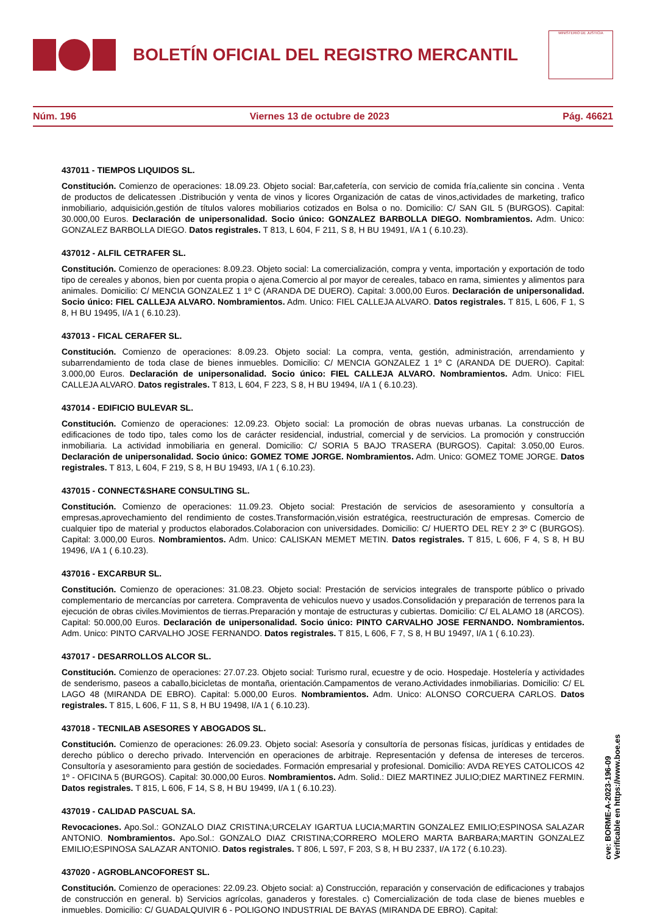BOLETÍN OFICIAL DEL REGISTRO MERCANTIL
MINISTERIO DE JUSTICIA
Núm. 196 Viernes 13 de octubre de 2023 Pág. 46621
437011 - TIEMPOS LIQUIDOS SL.
Constitución. Comienzo de operaciones: 18.09.23. Objeto social: Bar,cafetería, con servicio de comida fría,caliente sin concina . Venta de productos de delicatessen .Distribución y venta de vinos y licores Organización de catas de vinos,actividades de marketing, trafico inmobiliario, adquisición,gestión de títulos valores mobiliarios cotizados en Bolsa o no. Domicilio: C/ SAN GIL 5 (BURGOS). Capital: 30.000,00 Euros. Declaración de unipersonalidad. Socio único: GONZALEZ BARBOLLA DIEGO. Nombramientos. Adm. Unico: GONZALEZ BARBOLLA DIEGO. Datos registrales. T 813, L 604, F 211, S 8, H BU 19491, I/A 1 ( 6.10.23).
437012 - ALFIL CETRAFER SL.
Constitución. Comienzo de operaciones: 8.09.23. Objeto social: La comercialización, compra y venta, importación y exportación de todo tipo de cereales y abonos, bien por cuenta propia o ajena.Comercio al por mayor de cereales, tabaco en rama, simientes y alimentos para animales. Domicilio: C/ MENCIA GONZALEZ 1 1º C (ARANDA DE DUERO). Capital: 3.000,00 Euros. Declaración de unipersonalidad. Socio único: FIEL CALLEJA ALVARO. Nombramientos. Adm. Unico: FIEL CALLEJA ALVARO. Datos registrales. T 815, L 606, F 1, S 8, H BU 19495, I/A 1 ( 6.10.23).
437013 - FICAL CERAFER SL.
Constitución. Comienzo de operaciones: 8.09.23. Objeto social: La compra, venta, gestión, administración, arrendamiento y subarrendamiento de toda clase de bienes inmuebles. Domicilio: C/ MENCIA GONZALEZ 1 1º C (ARANDA DE DUERO). Capital: 3.000,00 Euros. Declaración de unipersonalidad. Socio único: FIEL CALLEJA ALVARO. Nombramientos. Adm. Unico: FIEL CALLEJA ALVARO. Datos registrales. T 813, L 604, F 223, S 8, H BU 19494, I/A 1 ( 6.10.23).
437014 - EDIFICIO BULEVAR SL.
Constitución. Comienzo de operaciones: 12.09.23. Objeto social: La promoción de obras nuevas urbanas. La construcción de edificaciones de todo tipo, tales como los de carácter residencial, industrial, comercial y de servicios. La promoción y construcción inmobiliaria. La actividad inmobiliaria en general. Domicilio: C/ SORIA 5 BAJO TRASERA (BURGOS). Capital: 3.050,00 Euros. Declaración de unipersonalidad. Socio único: GOMEZ TOME JORGE. Nombramientos. Adm. Unico: GOMEZ TOME JORGE. Datos registrales. T 813, L 604, F 219, S 8, H BU 19493, I/A 1 ( 6.10.23).
437015 - CONNECT&SHARE CONSULTING SL.
Constitución. Comienzo de operaciones: 11.09.23. Objeto social: Prestación de servicios de asesoramiento y consultoría a empresas,aprovechamiento del rendimiento de costes.Transformación,visión estratégica, reestructuración de empresas. Comercio de cualquier tipo de material y productos elaborados.Colaboracion con universidades. Domicilio: C/ HUERTO DEL REY 2 3º C (BURGOS). Capital: 3.000,00 Euros. Nombramientos. Adm. Unico: CALISKAN MEMET METIN. Datos registrales. T 815, L 606, F 4, S 8, H BU 19496, I/A 1 ( 6.10.23).
437016 - EXCARBUR SL.
Constitución. Comienzo de operaciones: 31.08.23. Objeto social: Prestación de servicios integrales de transporte público o privado complementario de mercancías por carretera. Compraventa de vehiculos nuevo y usados.Consolidación y preparación de terrenos para la ejecución de obras civiles.Movimientos de tierras.Preparación y montaje de estructuras y cubiertas. Domicilio: C/ EL ALAMO 18 (ARCOS). Capital: 50.000,00 Euros. Declaración de unipersonalidad. Socio único: PINTO CARVALHO JOSE FERNANDO. Nombramientos. Adm. Unico: PINTO CARVALHO JOSE FERNANDO. Datos registrales. T 815, L 606, F 7, S 8, H BU 19497, I/A 1 ( 6.10.23).
437017 - DESARROLLOS ALCOR SL.
Constitución. Comienzo de operaciones: 27.07.23. Objeto social: Turismo rural, ecuestre y de ocio. Hospedaje. Hostelería y actividades de senderismo, paseos a caballo,bicicletas de montaña, orientación.Campamentos de verano.Actividades inmobiliarias. Domicilio: C/ EL LAGO 48 (MIRANDA DE EBRO). Capital: 5.000,00 Euros. Nombramientos. Adm. Unico: ALONSO CORCUERA CARLOS. Datos registrales. T 815, L 606, F 11, S 8, H BU 19498, I/A 1 ( 6.10.23).
437018 - TECNILAB ASESORES Y ABOGADOS SL.
Constitución. Comienzo de operaciones: 26.09.23. Objeto social: Asesoría y consultoría de personas físicas, jurídicas y entidades de derecho público o derecho privado. Intervención en operaciones de arbitraje. Representación y defensa de intereses de terceros. Consultoría y asesoramiento para gestión de sociedades. Formación empresarial y profesional. Domicilio: AVDA REYES CATOLICOS 42 1º - OFICINA 5 (BURGOS). Capital: 30.000,00 Euros. Nombramientos. Adm. Solid.: DIEZ MARTINEZ JULIO;DIEZ MARTINEZ FERMIN. Datos registrales. T 815, L 606, F 14, S 8, H BU 19499, I/A 1 ( 6.10.23).
437019 - CALIDAD PASCUAL SA.
Revocaciones. Apo.Sol.: GONZALO DIAZ CRISTINA;URCELAY IGARTUA LUCIA;MARTIN GONZALEZ EMILIO;ESPINOSA SALAZAR ANTONIO. Nombramientos. Apo.Sol.: GONZALO DIAZ CRISTINA;CORRERO MOLERO MARTA BARBARA;MARTIN GONZALEZ EMILIO;ESPINOSA SALAZAR ANTONIO. Datos registrales. T 806, L 597, F 203, S 8, H BU 2337, I/A 172 ( 6.10.23).
437020 - AGROBLANCOFOREST SL.
Constitución. Comienzo de operaciones: 22.09.23. Objeto social: a) Construcción, reparación y conservación de edificaciones y trabajos de construcción en general. b) Servicios agrícolas, ganaderos y forestales. c) Comercialización de toda clase de bienes muebles e inmuebles. Domicilio: C/ GUADALQUIVIR 6 - POLIGONO INDUSTRIAL DE BAYAS (MIRANDA DE EBRO). Capital:
cve: BORME-A-2023-196-09
Verificable en https://www.boe.es